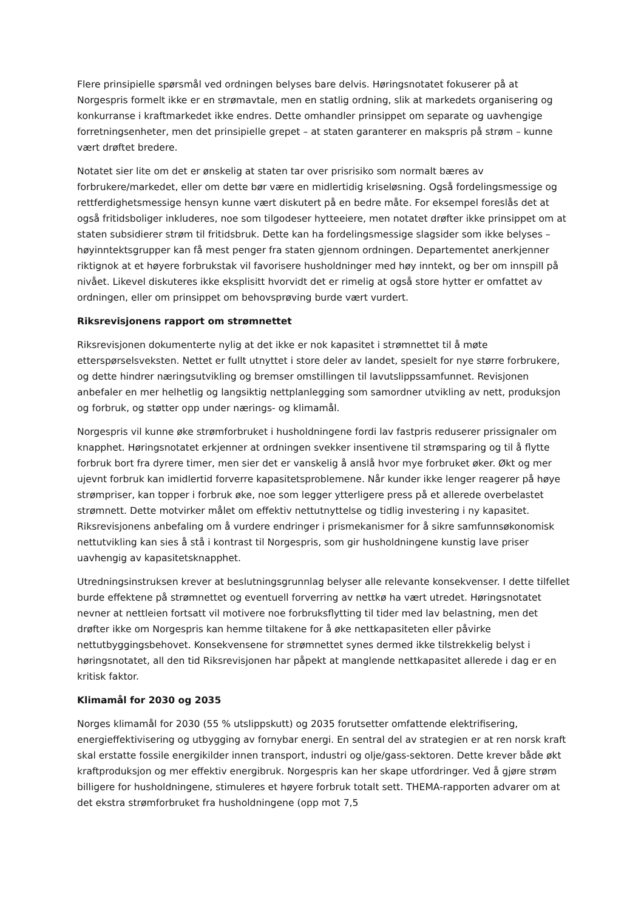Flere prinsipielle spørsmål ved ordningen belyses bare delvis. Høringsnotatet fokuserer på at Norgespris formelt ikke er en strømavtale, men en statlig ordning, slik at markedets organisering og konkurranse i kraftmarkedet ikke endres. Dette omhandler prinsippet om separate og uavhengige forretningsenheter, men det prinsipielle grepet – at staten garanterer en makspris på strøm – kunne vært drøftet bredere.
Notatet sier lite om det er ønskelig at staten tar over prisrisiko som normalt bæres av forbrukere/markedet, eller om dette bør være en midlertidig kriseløsning. Også fordelingsmessige og rettferdighetsmessige hensyn kunne vært diskutert på en bedre måte. For eksempel foreslås det at også fritidsboliger inkluderes, noe som tilgodeser hytteeiere, men notatet drøfter ikke prinsippet om at staten subsidierer strøm til fritidsbruk. Dette kan ha fordelingsmessige slagsider som ikke belyses – høyinntektsgrupper kan få mest penger fra staten gjennom ordningen. Departementet anerkjenner riktignok at et høyere forbrukstak vil favorisere husholdninger med høy inntekt, og ber om innspill på nivået. Likevel diskuteres ikke eksplisitt hvorvidt det er rimelig at også store hytter er omfattet av ordningen, eller om prinsippet om behovsprøving burde vært vurdert.
Riksrevisjonens rapport om strømnettet
Riksrevisjonen dokumenterte nylig at det ikke er nok kapasitet i strømnettet til å møte etterspørselsveksten. Nettet er fullt utnyttet i store deler av landet, spesielt for nye større forbrukere, og dette hindrer næringsutvikling og bremser omstillingen til lavutslippssamfunnet. Revisjonen anbefaler en mer helhetlig og langsiktig nettplanlegging som samordner utvikling av nett, produksjon og forbruk, og støtter opp under nærings- og klimamål.
Norgespris vil kunne øke strømforbruket i husholdningene fordi lav fastpris reduserer prissignaler om knapphet. Høringsnotatet erkjenner at ordningen svekker insentivene til strømsparing og til å flytte forbruk bort fra dyrere timer, men sier det er vanskelig å anslå hvor mye forbruket øker. Økt og mer ujevnt forbruk kan imidlertid forverre kapasitetsproblemene. Når kunder ikke lenger reagerer på høye strømpriser, kan topper i forbruk øke, noe som legger ytterligere press på et allerede overbelastet strømnett. Dette motvirker målet om effektiv nettutnyttelse og tidlig investering i ny kapasitet. Riksrevisjonens anbefaling om å vurdere endringer i prismekanismer for å sikre samfunnsøkonomisk nettutvikling kan sies å stå i kontrast til Norgespris, som gir husholdningene kunstig lave priser uavhengig av kapasitetsknapphet.
Utredningsinstruksen krever at beslutningsgrunnlag belyser alle relevante konsekvenser. I dette tilfellet burde effektene på strømnettet og eventuell forverring av nettkø ha vært utredet. Høringsnotatet nevner at nettleien fortsatt vil motivere noe forbruksflytting til tider med lav belastning, men det drøfter ikke om Norgespris kan hemme tiltakene for å øke nettkapasiteten eller påvirke nettutbyggingsbehovet. Konsekvensene for strømnettet synes dermed ikke tilstrekkelig belyst i høringsnotatet, all den tid Riksrevisjonen har påpekt at manglende nettkapasitet allerede i dag er en kritisk faktor.
Klimamål for 2030 og 2035
Norges klimamål for 2030 (55 % utslippskutt) og 2035 forutsetter omfattende elektrifisering, energieffektivisering og utbygging av fornybar energi. En sentral del av strategien er at ren norsk kraft skal erstatte fossile energikilder innen transport, industri og olje/gass-sektoren. Dette krever både økt kraftproduksjon og mer effektiv energibruk. Norgespris kan her skape utfordringer. Ved å gjøre strøm billigere for husholdningene, stimuleres et høyere forbruk totalt sett. THEMA-rapporten advarer om at det ekstra strømforbruket fra husholdningene (opp mot 7,5